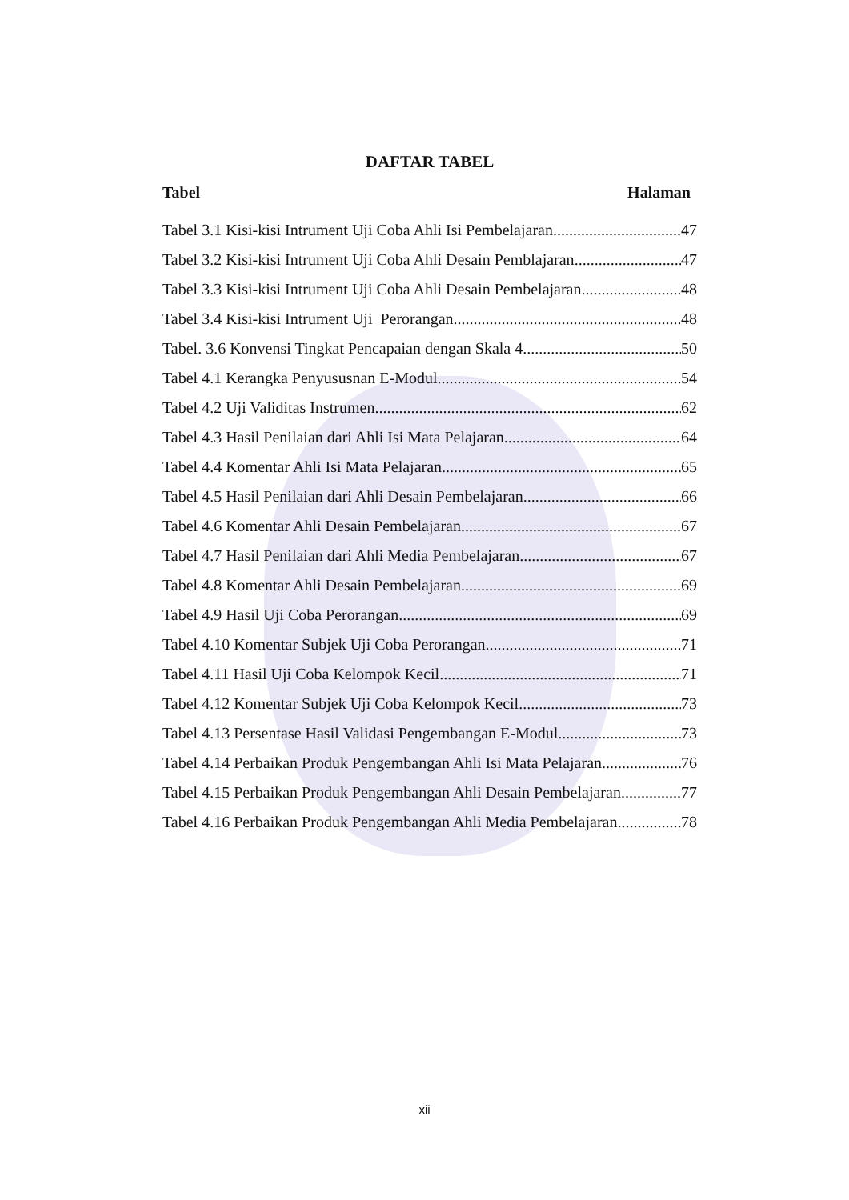DAFTAR TABEL
Tabel Halaman
Tabel 3.1 Kisi-kisi Intrument Uji Coba Ahli Isi Pembelajaran 47
Tabel 3.2 Kisi-kisi Intrument Uji Coba Ahli Desain Pemblajaran 47
Tabel 3.3 Kisi-kisi Intrument Uji Coba Ahli Desain Pembelajaran 48
Tabel 3.4 Kisi-kisi Intrument Uji Perorangan 48
Tabel. 3.6 Konvensi Tingkat Pencapaian dengan Skala 4 50
Tabel 4.1 Kerangka Penyususnan E-Modul 54
Tabel 4.2 Uji Validitas Instrumen 62
Tabel 4.3 Hasil Penilaian dari Ahli Isi Mata Pelajaran 64
Tabel 4.4 Komentar Ahli Isi Mata Pelajaran 65
Tabel 4.5 Hasil Penilaian dari Ahli Desain Pembelajaran 66
Tabel 4.6 Komentar Ahli Desain Pembelajaran 67
Tabel 4.7 Hasil Penilaian dari Ahli Media Pembelajaran 67
Tabel 4.8 Komentar Ahli Desain Pembelajaran 69
Tabel 4.9 Hasil Uji Coba Perorangan 69
Tabel 4.10 Komentar Subjek Uji Coba Perorangan 71
Tabel 4.11 Hasil Uji Coba Kelompok Kecil 71
Tabel 4.12 Komentar Subjek Uji Coba Kelompok Kecil 73
Tabel 4.13 Persentase Hasil Validasi Pengembangan E-Modul 73
Tabel 4.14 Perbaikan Produk Pengembangan Ahli Isi Mata Pelajaran 76
Tabel 4.15 Perbaikan Produk Pengembangan Ahli Desain Pembelajaran 77
Tabel 4.16 Perbaikan Produk Pengembangan Ahli Media Pembelajaran 78
xii